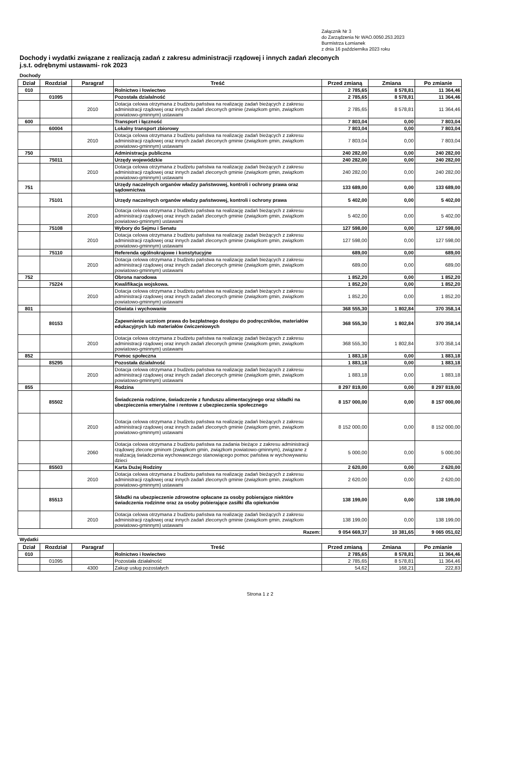Załącznik Nr 3
do Zarządzenia Nr WAO.0050.253.2023
Burmistrza Łomianek
z dnia 16 października 2023 roku
Dochody i wydatki związane z realizacją zadań z zakresu administracji rządowej i innych zadań zleconych
j.s.t. odrębnymi ustawami- rok 2023
Dochody
| Dział | Rozdział | Paragraf | Treść | Przed zmianą | Zmiana | Po zmianie |
| --- | --- | --- | --- | --- | --- | --- |
| 010 | | | Rolnictwo i łowiectwo | 2 785,65 | 8 578,81 | 11 364,46 |
| | 01095 | | Pozostała działalność | 2 785,65 | 8 578,81 | 11 364,46 |
| | | 2010 | Dotacja celowa otrzymana z budżetu państwa na realizację zadań bieżących z zakresu administracji rządowej oraz innych zadań zleconych gminie (związkom gmin, związkom powiatowo-gminnym) ustawami | 2 785,65 | 8 578,81 | 11 364,46 |
| 600 | | | Transport i łączność | 7 803,04 | 0,00 | 7 803,04 |
| | 60004 | | Lokalny transport zbiorowy | 7 803,04 | 0,00 | 7 803,04 |
| | | 2010 | Dotacja celowa otrzymana z budżetu państwa na realizację zadań bieżących z zakresu administracji rządowej oraz innych zadań zleconych gminie (związkom gmin, związkom powiatowo-gminnym) ustawami | 7 803,04 | 0,00 | 7 803,04 |
| 750 | | | Administracja publiczna | 240 282,00 | 0,00 | 240 282,00 |
| | 75011 | | Urzędy wojewódzkie | 240 282,00 | 0,00 | 240 282,00 |
| | | 2010 | Dotacja celowa otrzymana z budżetu państwa na realizację zadań bieżących z zakresu administracji rządowej oraz innych zadań zleconych gminie (związkom gmin, związkom powiatowo-gminnym) ustawami | 240 282,00 | 0,00 | 240 282,00 |
| 751 | | | Urzędy naczelnych organów władzy państwowej, kontroli i ochrony prawa oraz sądownictwa | 133 689,00 | 0,00 | 133 689,00 |
| | 75101 | | Urzędy naczelnych organów władzy państwowej, kontroli i ochrony prawa | 5 402,00 | 0,00 | 5 402,00 |
| | | 2010 | Dotacja celowa otrzymana z budżetu państwa na realizację zadań bieżących z zakresu administracji rządowej oraz innych zadań zleconych gminie (związkom gmin, związkom powiatowo-gminnym) ustawami | 5 402,00 | 0,00 | 5 402,00 |
| | 75108 | | Wybory do Sejmu i Senatu | 127 598,00 | 0,00 | 127 598,00 |
| | | 2010 | Dotacja celowa otrzymana z budżetu państwa na realizację zadań bieżących z zakresu administracji rządowej oraz innych zadań zleconych gminie (związkom gmin, związkom powiatowo-gminnym) ustawami | 127 598,00 | 0,00 | 127 598,00 |
| | 75110 | | Referenda ogólnokrajowe i konstytucyjne | 689,00 | 0,00 | 689,00 |
| | | 2010 | Dotacja celowa otrzymana z budżetu państwa na realizację zadań bieżących z zakresu administracji rządowej oraz innych zadań zleconych gminie (związkom gmin, związkom powiatowo-gminnym) ustawami | 689,00 | 0,00 | 689,00 |
| 752 | | | Obrona narodowa | 1 852,20 | 0,00 | 1 852,20 |
| | 75224 | | Kwalifikacja wojskowa. | 1 852,20 | 0,00 | 1 852,20 |
| | | 2010 | Dotacja celowa otrzymana z budżetu państwa na realizację zadań bieżących z zakresu administracji rządowej oraz innych zadań zleconych gminie (związkom gmin, związkom powiatowo-gminnym) ustawami | 1 852,20 | 0,00 | 1 852,20 |
| 801 | | | Oświata i wychowanie | 368 555,30 | 1 802,84 | 370 358,14 |
| | 80153 | | Zapewnienie uczniom prawa do bezpłatnego dostępu do podręczników, materiałów edukacyjnych lub materiałów ćwiczeniowych | 368 555,30 | 1 802,84 | 370 358,14 |
| | | 2010 | Dotacja celowa otrzymana z budżetu państwa na realizację zadań bieżących z zakresu administracji rządowej oraz innych zadań zleconych gminie (związkom gmin, związkom powiatowo-gminnym) ustawami | 368 555,30 | 1 802,84 | 370 358,14 |
| 852 | | | Pomoc społeczna | 1 883,18 | 0,00 | 1 883,18 |
| | 85295 | | Pozostała działalność | 1 883,18 | 0,00 | 1 883,18 |
| | | 2010 | Dotacja celowa otrzymana z budżetu państwa na realizację zadań bieżących z zakresu administracji rządowej oraz innych zadań zleconych gminie (związkom gmin, związkom powiatowo-gminnym) ustawami | 1 883,18 | 0,00 | 1 883,18 |
| 855 | | | Rodzina | 8 297 819,00 | 0,00 | 8 297 819,00 |
| | 85502 | | Świadczenia rodzinne, świadczenie z funduszu alimentacyjnego oraz składki na ubezpieczenia emerytalne i rentowe z ubezpieczenia społecznego | 8 157 000,00 | 0,00 | 8 157 000,00 |
| | | 2010 | Dotacja celowa otrzymana z budżetu państwa na realizację zadań bieżących z zakresu administracji rządowej oraz innych zadań zleconych gminie (związkom gmin, związkom powiatowo-gminnym) ustawami | 8 152 000,00 | 0,00 | 8 152 000,00 |
| | | 2060 | Dotacja celowa otrzymana z budżetu państwa na zadania bieżące z zakresu administracji rządowej zlecone gminom (związkom gmin, związkom powiatowo-gminnym), związane z realizacją świadczenia wychowawczego stanowiącego pomoc państwa w wychowywaniu dzieci | 5 000,00 | 0,00 | 5 000,00 |
| | 85503 | | Karta Dużej Rodziny | 2 620,00 | 0,00 | 2 620,00 |
| | | 2010 | Dotacja celowa otrzymana z budżetu państwa na realizację zadań bieżących z zakresu administracji rządowej oraz innych zadań zleconych gminie (związkom gmin, związkom powiatowo-gminnym) ustawami | 2 620,00 | 0,00 | 2 620,00 |
| | 85513 | | Składki na ubezpieczenie zdrowotne opłacane za osoby pobierające niektóre świadczenia rodzinne oraz za osoby pobierające zasiłki dla opiekunów | 138 199,00 | 0,00 | 138 199,00 |
| | | 2010 | Dotacja celowa otrzymana z budżetu państwa na realizację zadań bieżących z zakresu administracji rządowej oraz innych zadań zleconych gminie (związkom gmin, związkom powiatowo-gminnym) ustawami | 138 199,00 | 0,00 | 138 199,00 |
| Razem: | | | | 9 054 669,37 | 10 381,65 | 9 065 051,02 |
Wydatki
| Dział | Rozdział | Paragraf | Treść | Przed zmianą | Zmiana | Po zmianie |
| --- | --- | --- | --- | --- | --- | --- |
| 010 | | | Rolnictwo i łowiectwo | 2 785,65 | 8 578,81 | 11 364,46 |
| | 01095 | | Pozostała działalność | 2 785,65 | 8 578,81 | 11 364,46 |
| | | 4300 | Zakup usług pozostałych | 54,62 | 168,21 | 222,83 |
Strona 1 z 2